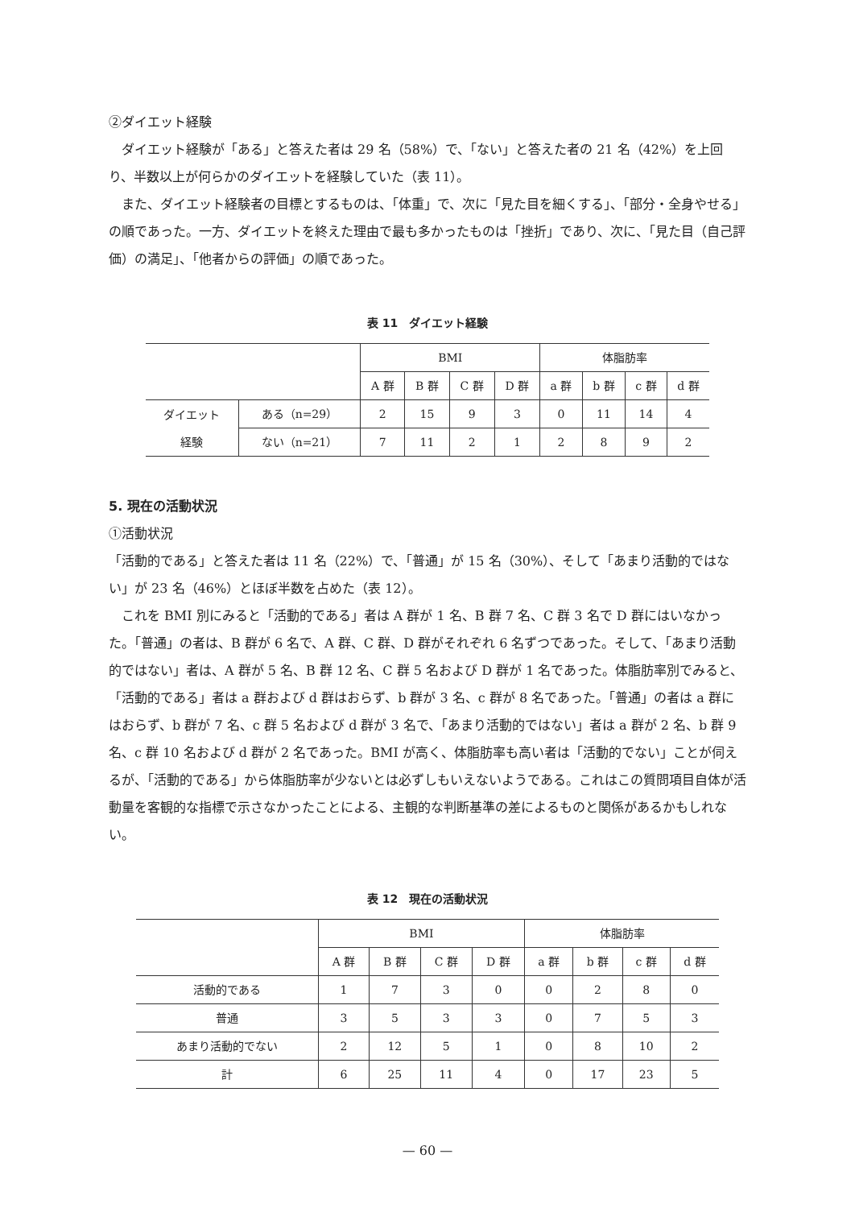②ダイエット経験
ダイエット経験が「ある」と答えた者は 29 名（58%）で、「ない」と答えた者の 21 名（42%）を上回り、半数以上が何らかのダイエットを経験していた（表 11）。
また、ダイエット経験者の目標とするものは、「体重」で、次に「見た目を細くする」、「部分・全身やせる」の順であった。一方、ダイエットを終えた理由で最も多かったものは「挫折」であり、次に、「見た目（自己評価）の満足」、「他者からの評価」の順であった。
表 11　ダイエット経験
| | | BMI | | | | 体脂肪率 | | | |
| --- | --- | --- | --- | --- | --- | --- | --- | --- | --- |
| | | A 群 | B 群 | C 群 | D 群 | a 群 | b 群 | c 群 | d 群 |
| ダイエット 経験 | ある（n=29） | 2 | 15 | 9 | 3 | 0 | 11 | 14 | 4 |
| | ない（n=21） | 7 | 11 | 2 | 1 | 2 | 8 | 9 | 2 |
5. 現在の活動状況
①活動状況
「活動的である」と答えた者は 11 名（22%）で、「普通」が 15 名（30%）、そして「あまり活動的ではない」が 23 名（46%）とほぼ半数を占めた（表 12）。
これを BMI 別にみると「活動的である」者は A 群が 1 名、B 群 7 名、C 群 3 名で D 群にはいなかった。「普通」の者は、B 群が 6 名で、A 群、C 群、D 群がそれぞれ 6 名ずつであった。そして、「あまり活動的ではない」者は、A 群が 5 名、B 群 12 名、C 群 5 名および D 群が 1 名であった。体脂肪率別でみると、「活動的である」者は a 群および d 群はおらず、b 群が 3 名、c 群が 8 名であった。「普通」の者は a 群にはおらず、b 群が 7 名、c 群 5 名および d 群が 3 名で、「あまり活動的ではない」者は a 群が 2 名、b 群 9 名、c 群 10 名および d 群が 2 名であった。BMI が高く、体脂肪率も高い者は「活動的でない」ことが伺えるが、「活動的である」から体脂肪率が少ないとは必ずしもいえないようである。これはこの質問項目自体が活動量を客観的な指標で示さなかったことによる、主観的な判断基準の差によるものと関係があるかもしれない。
表 12　現在の活動状況
| | BMI | | | | 体脂肪率 | | | |
| --- | --- | --- | --- | --- | --- | --- | --- | --- |
| | A 群 | B 群 | C 群 | D 群 | a 群 | b 群 | c 群 | d 群 |
| 活動的である | 1 | 7 | 3 | 0 | 0 | 2 | 8 | 0 |
| 普通 | 3 | 5 | 3 | 3 | 0 | 7 | 5 | 3 |
| あまり活動的でない | 2 | 12 | 5 | 1 | 0 | 8 | 10 | 2 |
| 計 | 6 | 25 | 11 | 4 | 0 | 17 | 23 | 5 |
— 60 —